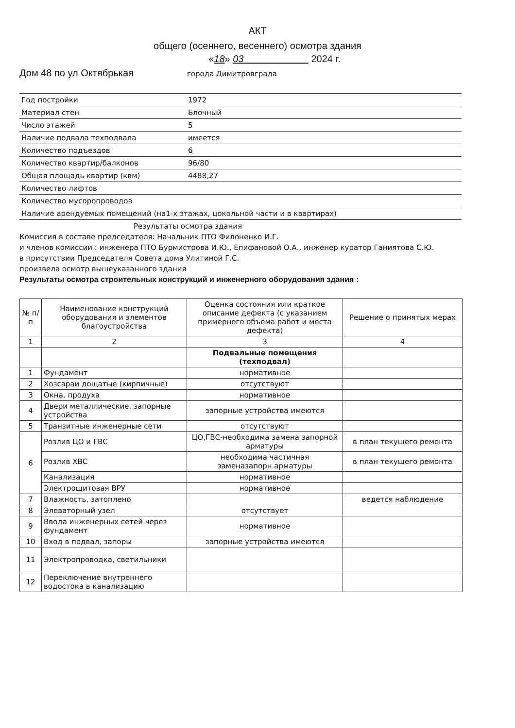АКТ
общего (осеннего, весеннего) осмотра здания
«18» 03 2024 г.
Дом 48 по ул Октябрькая города Димитровграда
| Год постройки | 1972 |
| Материал стен | Блочный |
| Число этажей | 5 |
| Наличие подвала техподвала | имеется |
| Количество подъездов | 6 |
| Количество квартир/балконов | 96/80 |
| Общая площадь квартир (квм) | 4488,27 |
| Количество лифтов | |
| Количество мусоропроводов | |
| Наличие арендуемых помещений (на1-х этажах, цокольной части и в квартирах) | |
Результаты осмотра здания
Комиссия в составе председателя: Начальник ПТО Филоненко И.Г.
и членов комиссии : инженера ПТО Бурмистрова И.Ю., Епифановой О.А., инженер куратор Ганиятова С.Ю.
в присутствии Председателя Совета дома Улитиной Г.С.
произвела осмотр вышеуказанного здания
Результаты осмотра строительных конструкций и инженерного оборудования здания :
| № п/п | Наименование конструкций оборудования и элементов благоустройства | Оценка состояния или краткое описание дефекта (с указанием примерного объёма работ и места дефекта) | Решение о принятых мерах |
| --- | --- | --- | --- |
| 1 | 2 | 3 | 4 |
| | | Подвальные помещения (техподвал) | |
| 1 | Фундамент | нормативное | |
| 2 | Хозсараи дощатые (кирпичные) | отсутствуют | |
| 3 | Окна, продуха | нормативное | |
| 4 | Двери металлические, запорные устройства | запорные устройства имеются | |
| 5 | Транзитные инженерные сети | отсутствуют | |
| 6 | Розлив ЦО и ГВС | ЦО,ГВС-необходима замена запорной арматуры | в план текущего ремонта |
| | Розлив ХВС | необходима частичная заменазапорн.арматуры | в план текущего ремонта |
| | Канализация | нормативное | |
| | Электрощитовая ВРУ | нормативное | |
| 7 | Влажность, затоплено | | ведется наблюдение |
| 8 | Элеваторный узел | отсутствует | |
| 9 | Ввода инженерных сетей через фундамент | нормативное | |
| 10 | Вход в подвал, запоры | запорные устройства имеются | |
| 11 | Электропроводка, светильники | | |
| 12 | Переключение внутреннего водостока в канализацию | | |